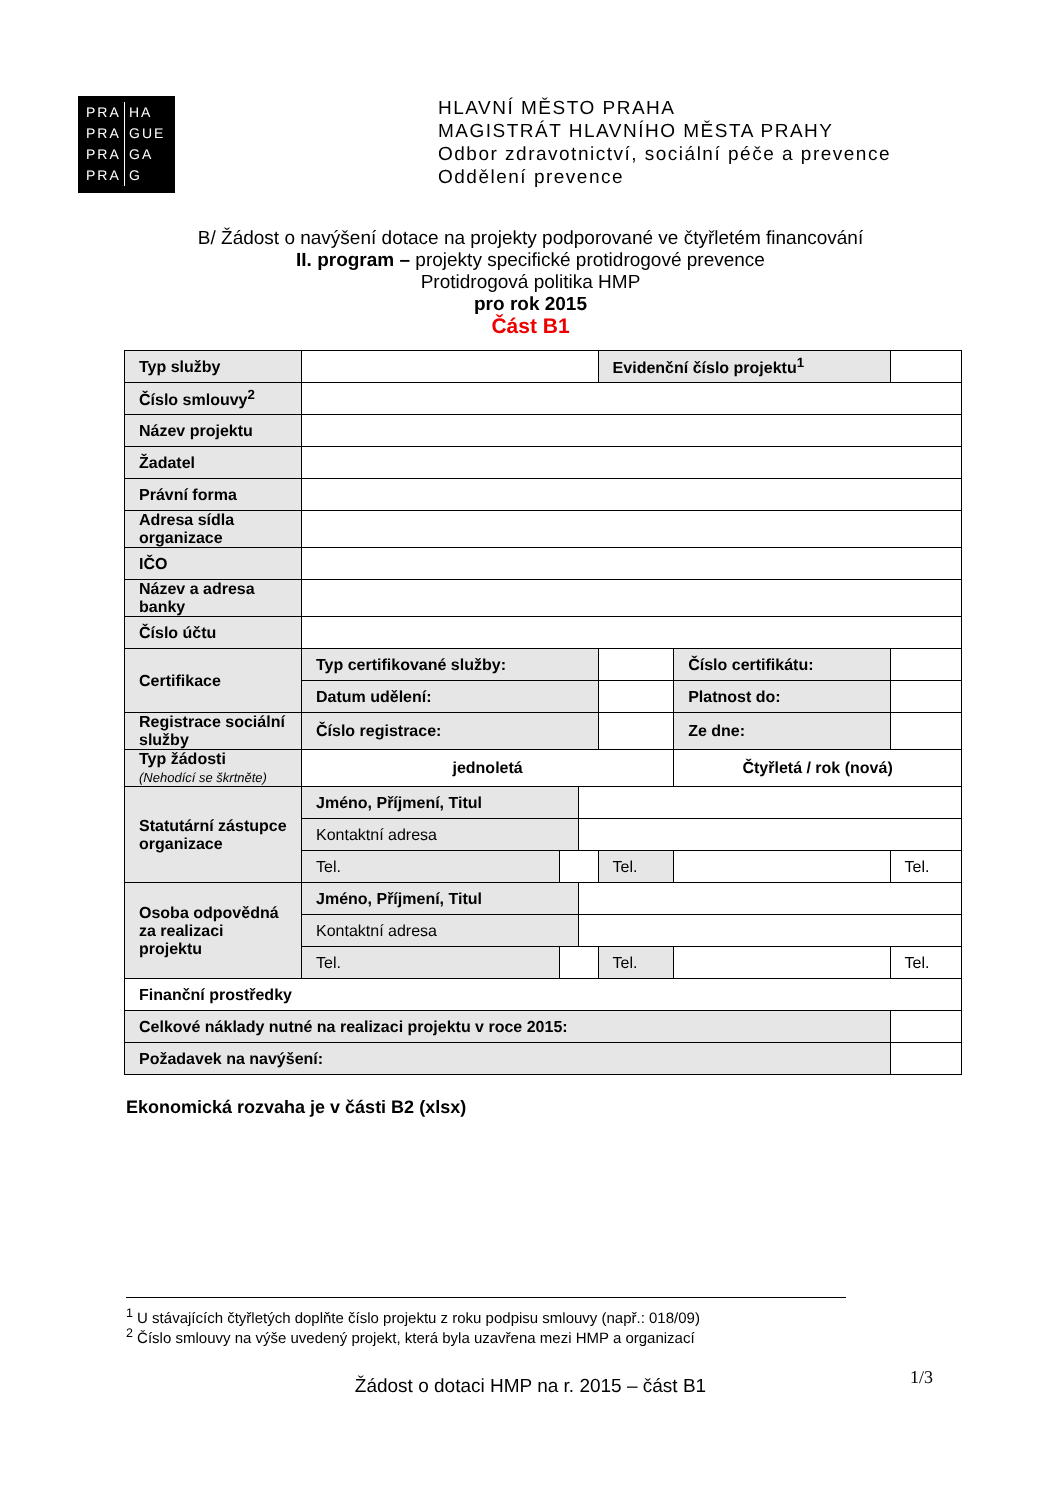PRA HA
PRA GUE
PRA GA
PRA G
HLAVNÍ MĚSTO PRAHA
MAGISTRÁT HLAVNÍHO MĚSTA PRAHY
Odbor zdravotnictví, sociální péče a prevence
Oddělení prevence
B/ Žádost o navýšení dotace na projekty podporované ve čtyřletém financování
II. program – projekty specifické protidrogové prevence
Protidrogová politika HMP
pro rok 2015
Část B1
| Typ služby | | | | Evidenční číslo projektu<sup>1</sup> | | | | |
| Číslo smlouvy<sup>2</sup> | | | | | | | | |
| Název projektu | | | | | | | | |
| Žadatel | | | | | | | | |
| Právní forma | | | | | | | | |
| Adresa sídla organizace | | | | | | | | |
| IČO | | | | | | | | |
| Název a adresa banky | | | | | | | | |
| Číslo účtu | | | | | | | | |
| Certifikace | Typ certifikované služby: | | | | | Číslo certifikátu: | | |
| | Datum udělení: | | | | | Platnost do: | | |
| Registrace sociální služby | Číslo registrace: | | | | | Ze dne: | | |
| Typ žádosti (Nehodící se škrtněte) | jednoletá | | | | Čtyřletá / rok (nová) | | | |
| Statutární zástupce organizace | Jméno, Příjmení, Titul | | | | | | | |
| | Kontaktní adresa | | | | | | | |
| | Tel. | | | Tel. | | | | Tel. |
| Osoba odpovědná za realizaci projektu | Jméno, Příjmení, Titul | | | | | | | |
| | Kontaktní adresa | | | | | | | |
| | Tel. | | | Tel. | | | Tel. | |
| Finanční prostředky | | | | | | | | |
| Celkové náklady nutné na realizaci projektu v roce 2015: | | | | | | | | |
| Požadavek na navýšení: | | | | | | | | |
Ekonomická rozvaha je v části B2 (xlsx)
<sup>1</sup> U stávajících čtyřletých doplňte číslo projektu z roku podpisu smlouvy (např.: 018/09)
<sup>2</sup> Číslo smlouvy na výše uvedený projekt, která byla uzavřena mezi HMP a organizací
1/3
Žádost o dotaci HMP na r. 2015 – část B1